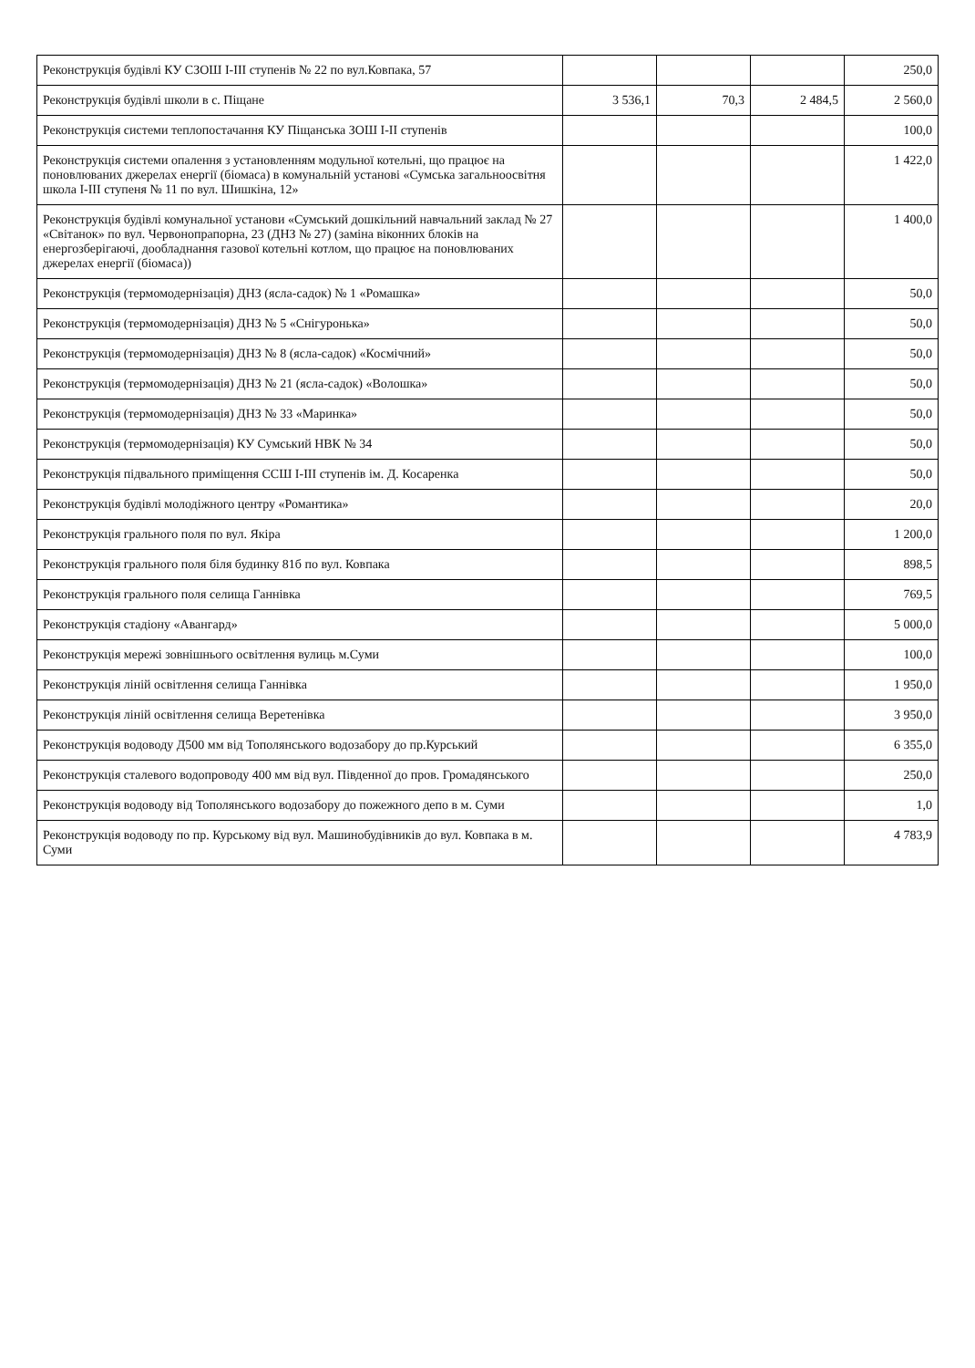| Реконструкція будівлі КУ СЗОШ І-ІІІ ступенів № 22 по вул.Ковпака, 57 | | | | 250,0 |
| Реконструкція будівлі школи в с. Піщане | 3 536,1 | 70,3 | 2 484,5 | 2 560,0 |
| Реконструкція системи теплопостачання КУ Піщанська ЗОШ І-ІІ ступенів | | | | 100,0 |
| Реконструкція системи опалення з установленням модульної котельні, що працює на поновлюваних джерелах енергії (біомаса) в комунальній установі «Сумська загальноосвітня школа І-ІІІ ступеня № 11 по вул. Шишкіна, 12» | | | | 1 422,0 |
| Реконструкція будівлі комунальної установи «Сумський дошкільний навчальний заклад № 27 «Світанок» по вул. Червонопрапорна, 23 (ДНЗ № 27) (заміна віконних блоків на енергозберігаючі, дообладнання газової котельні котлом, що працює на поновлюваних джерелах енергії (біомаса)) | | | | 1 400,0 |
| Реконструкція (термомодернізація) ДНЗ (ясла-садок) № 1 «Ромашка» | | | | 50,0 |
| Реконструкція (термомодернізація) ДНЗ № 5 «Снігуронька» | | | | 50,0 |
| Реконструкція (термомодернізація) ДНЗ № 8 (ясла-садок) «Космічний» | | | | 50,0 |
| Реконструкція (термомодернізація) ДНЗ № 21 (ясла-садок) «Волошка» | | | | 50,0 |
| Реконструкція (термомодернізація) ДНЗ № 33 «Маринка» | | | | 50,0 |
| Реконструкція (термомодернізація) КУ Сумський НВК № 34 | | | | 50,0 |
| Реконструкція підвального приміщення ССШ І-ІІІ ступенів ім. Д. Косаренка | | | | 50,0 |
| Реконструкція будівлі молодіжного центру «Романтика» | | | | 20,0 |
| Реконструкція грального поля по вул. Якіра | | | | 1 200,0 |
| Реконструкція грального поля біля будинку 81б по вул. Ковпака | | | | 898,5 |
| Реконструкція грального поля селища Ганнівка | | | | 769,5 |
| Реконструкція стадіону «Авангард» | | | | 5 000,0 |
| Реконструкція мережі зовнішнього освітлення вулиць м.Суми | | | | 100,0 |
| Реконструкція ліній освітлення селища Ганнівка | | | | 1 950,0 |
| Реконструкція ліній освітлення селища Веретенівка | | | | 3 950,0 |
| Реконструкція водоводу Д500 мм від Тополянського водозабору до пр.Курський | | | | 6 355,0 |
| Реконструкція сталевого водопроводу 400 мм від вул. Південної до пров. Громадянського | | | | 250,0 |
| Реконструкція водоводу від Тополянського водозабору до пожежного депо в м. Суми | | | | 1,0 |
| Реконструкція водоводу по пр. Курському від вул. Машинобудівників до вул. Ковпака в м. Суми | | | | 4 783,9 |